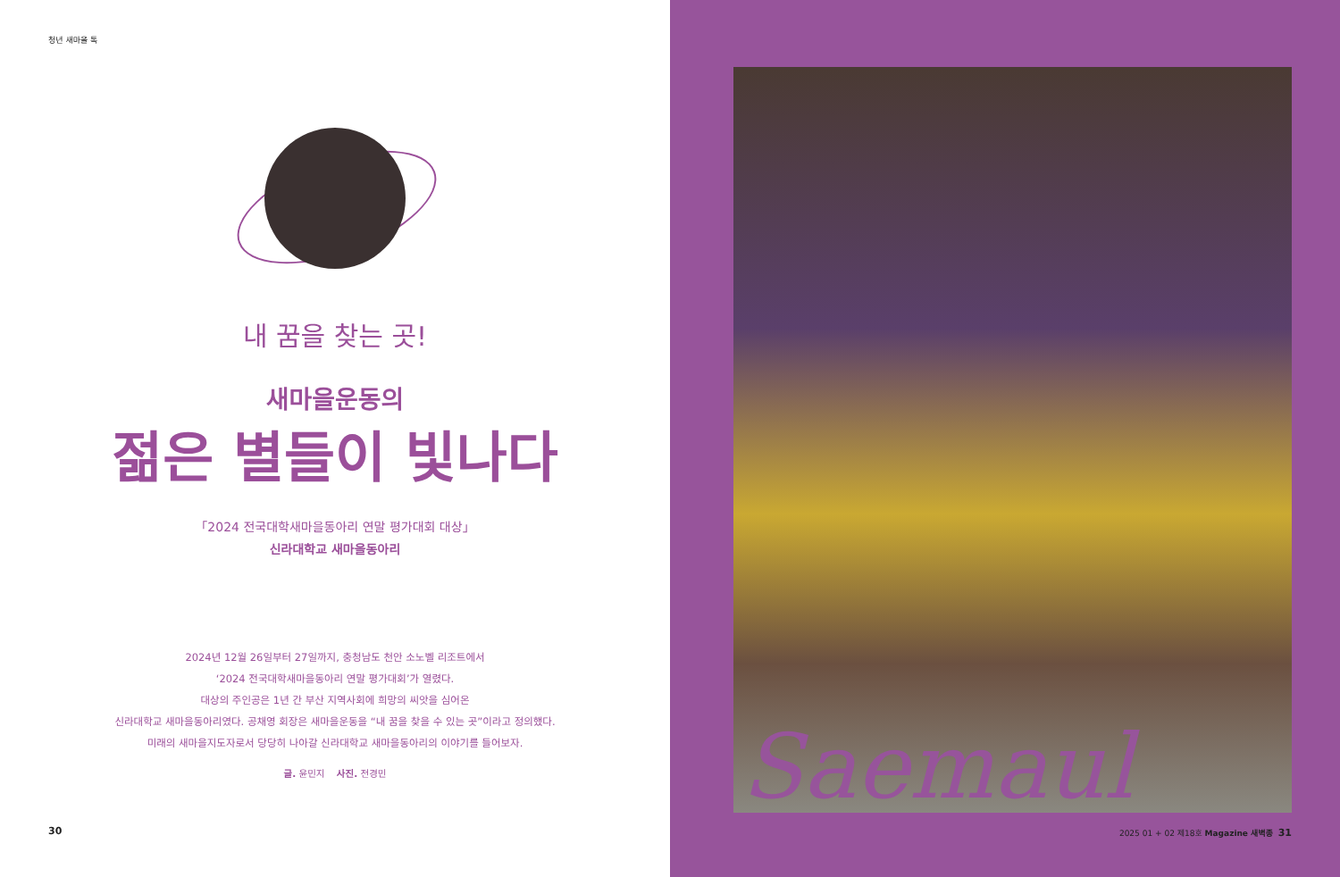청년 새마을 톡
내 꿈을 찾는 곳!
새마을운동의
젊은 별들이 빛나다
「2024 전국대학새마을동아리 연말 평가대회 대상」
신라대학교 새마을동아리
2024년 12월 26일부터 27일까지, 충청남도 천안 소노벨 리조트에서
‘2024 전국대학새마을동아리 연말 평가대회’가 열렸다.
대상의 주인공은 1년 간 부산 지역사회에 희망의 씨앗을 심어온
신라대학교 새마을동아리였다. 공채영 회장은 새마을운동을 “내 꿈을 찾을 수 있는 곳”이라고 정의했다.
미래의 새마을지도자로서 당당히 나아갈 신라대학교 새마을동아리의 이야기를 들어보자.
글. 윤민지 사진. 전경민
30
Saemaul
2025 01 + 02 제18호 Magazine 새벽종 31